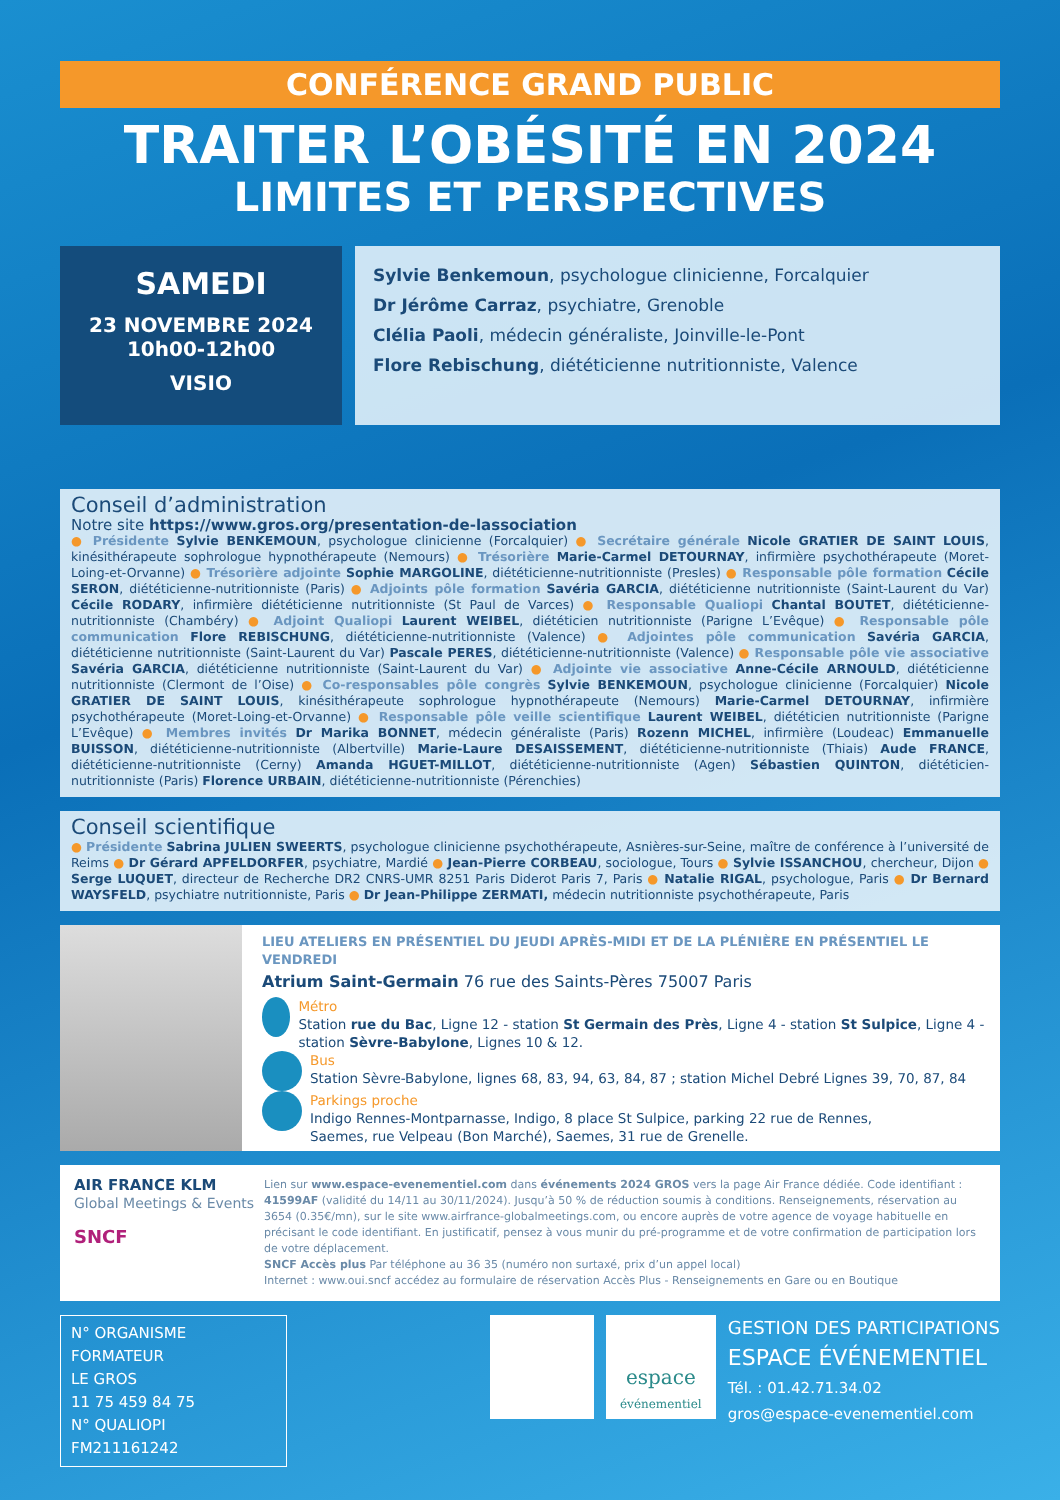CONFÉRENCE GRAND PUBLIC
TRAITER L’OBÉSITÉ EN 2024
LIMITES ET PERSPECTIVES
SAMEDI
23 NOVEMBRE 2024
10h00-12h00
VISIO
Sylvie Benkemoun, psychologue clinicienne, Forcalquier
Dr Jérôme Carraz, psychiatre, Grenoble
Clélia Paoli, médecin généraliste, Joinville-le-Pont
Flore Rebischung, diététicienne nutritionniste, Valence
Conseil d’administration
Notre site https://www.gros.org/presentation-de-lassociation
● Présidente Sylvie BENKEMOUN, psychologue clinicienne (Forcalquier) ● Secrétaire générale Nicole GRATIER DE SAINT LOUIS, kinésithérapeute sophrologue hypnothérapeute (Nemours) ● Trésorière Marie-Carmel DETOURNAY, infirmière psychothérapeute (Moret-Loing-et-Orvanne) ● Trésorière adjointe Sophie MARGOLINE, diététicienne-nutritionniste (Presles) ● Responsable pôle formation Cécile SERON, diététicienne-nutritionniste (Paris) ● Adjoints pôle formation Savéria GARCIA, diététicienne nutritionniste (Saint-Laurent du Var) Cécile RODARY, infirmière diététicienne nutritionniste (St Paul de Varces) ● Responsable Qualiopi Chantal BOUTET, diététicienne-nutritionniste (Chambéry) ● Adjoint Qualiopi Laurent WEIBEL, diététicien nutritionniste (Parigne L’Evêque) ● Responsable pôle communication Flore REBISCHUNG, diététicienne-nutritionniste (Valence) ● Adjointes pôle communication Savéria GARCIA, diététicienne nutritionniste (Saint-Laurent du Var) Pascale PERES, diététicienne-nutritionniste (Valence) ● Responsable pôle vie associative Savéria GARCIA, diététicienne nutritionniste (Saint-Laurent du Var) ● Adjointe vie associative Anne-Cécile ARNOULD, diététicienne nutritionniste (Clermont de l’Oise) ● Co-responsables pôle congrès Sylvie BENKEMOUN, psychologue clinicienne (Forcalquier) Nicole GRATIER DE SAINT LOUIS, kinésithérapeute sophrologue hypnothérapeute (Nemours) Marie-Carmel DETOURNAY, infirmière psychothérapeute (Moret-Loing-et-Orvanne) ● Responsable pôle veille scientifique Laurent WEIBEL, diététicien nutritionniste (Parigne L’Evêque) ● Membres invités Dr Marika BONNET, médecin généraliste (Paris) Rozenn MICHEL, infirmière (Loudeac) Emmanuelle BUISSON, diététicienne-nutritionniste (Albertville) Marie-Laure DESAISSEMENT, diététicienne-nutritionniste (Thiais) Aude FRANCE, diététicienne-nutritionniste (Cerny) Amanda HGUET-MILLOT, diététicienne-nutritionniste (Agen) Sébastien QUINTON, diététicien-nutritionniste (Paris) Florence URBAIN, diététicienne-nutritionniste (Pérenchies)
Conseil scientifique
● Présidente Sabrina JULIEN SWEERTS, psychologue clinicienne psychothérapeute, Asnières-sur-Seine, maître de conférence à l’université de Reims ● Dr Gérard APFELDORFER, psychiatre, Mardié ● Jean-Pierre CORBEAU, sociologue, Tours ● Sylvie ISSANCHOU, chercheur, Dijon ● Serge LUQUET, directeur de Recherche DR2 CNRS-UMR 8251 Paris Diderot Paris 7, Paris ● Natalie RIGAL, psychologue, Paris ● Dr Bernard WAYSFELD, psychiatre nutritionniste, Paris ● Dr Jean-Philippe ZERMATI, médecin nutritionniste psychothérapeute, Paris
LIEU ATELIERS EN PRÉSENTIEL DU JEUDI APRÈS-MIDI ET DE LA PLÉNIÈRE EN PRÉSENTIEL LE VENDREDI
Atrium Saint-Germain 76 rue des Saints-Pères 75007 Paris
Métro
Station rue du Bac, Ligne 12 - station St Germain des Près, Ligne 4 - station St Sulpice, Ligne 4 - station Sèvre-Babylone, Lignes 10 & 12.
Bus
Station Sèvre-Babylone, lignes 68, 83, 94, 63, 84, 87 ; station Michel Debré Lignes 39, 70, 87, 84
Parkings proche
Indigo Rennes-Montparnasse, Indigo, 8 place St Sulpice, parking 22 rue de Rennes,
Saemes, rue Velpeau (Bon Marché), Saemes, 31 rue de Grenelle.
AIR FRANCE KLM
Global Meetings & Events
SNCF
Lien sur www.espace-evenementiel.com dans événements 2024 GROS vers la page Air France dédiée. Code identifiant : 41599AF (validité du 14/11 au 30/11/2024). Jusqu’à 50 % de réduction soumis à conditions. Renseignements, réservation au 3654 (0.35€/mn), sur le site www.airfrance-globalmeetings.com, ou encore auprès de votre agence de voyage habituelle en précisant le code identifiant. En justificatif, pensez à vous munir du pré-programme et de votre confirmation de participation lors de votre déplacement.
SNCF Accès plus Par téléphone au 36 35 (numéro non surtaxé, prix d’un appel local)
Internet : www.oui.sncf accédez au formulaire de réservation Accès Plus - Renseignements en Gare ou en Boutique
N° ORGANISME FORMATEUR
LE GROS
11 75 459 84 75
N° QUALIOPI FM211161242
espace
événementiel
GESTION DES PARTICIPATIONS
ESPACE ÉVÉNEMENTIEL
Tél. : 01.42.71.34.02
gros@espace-evenementiel.com